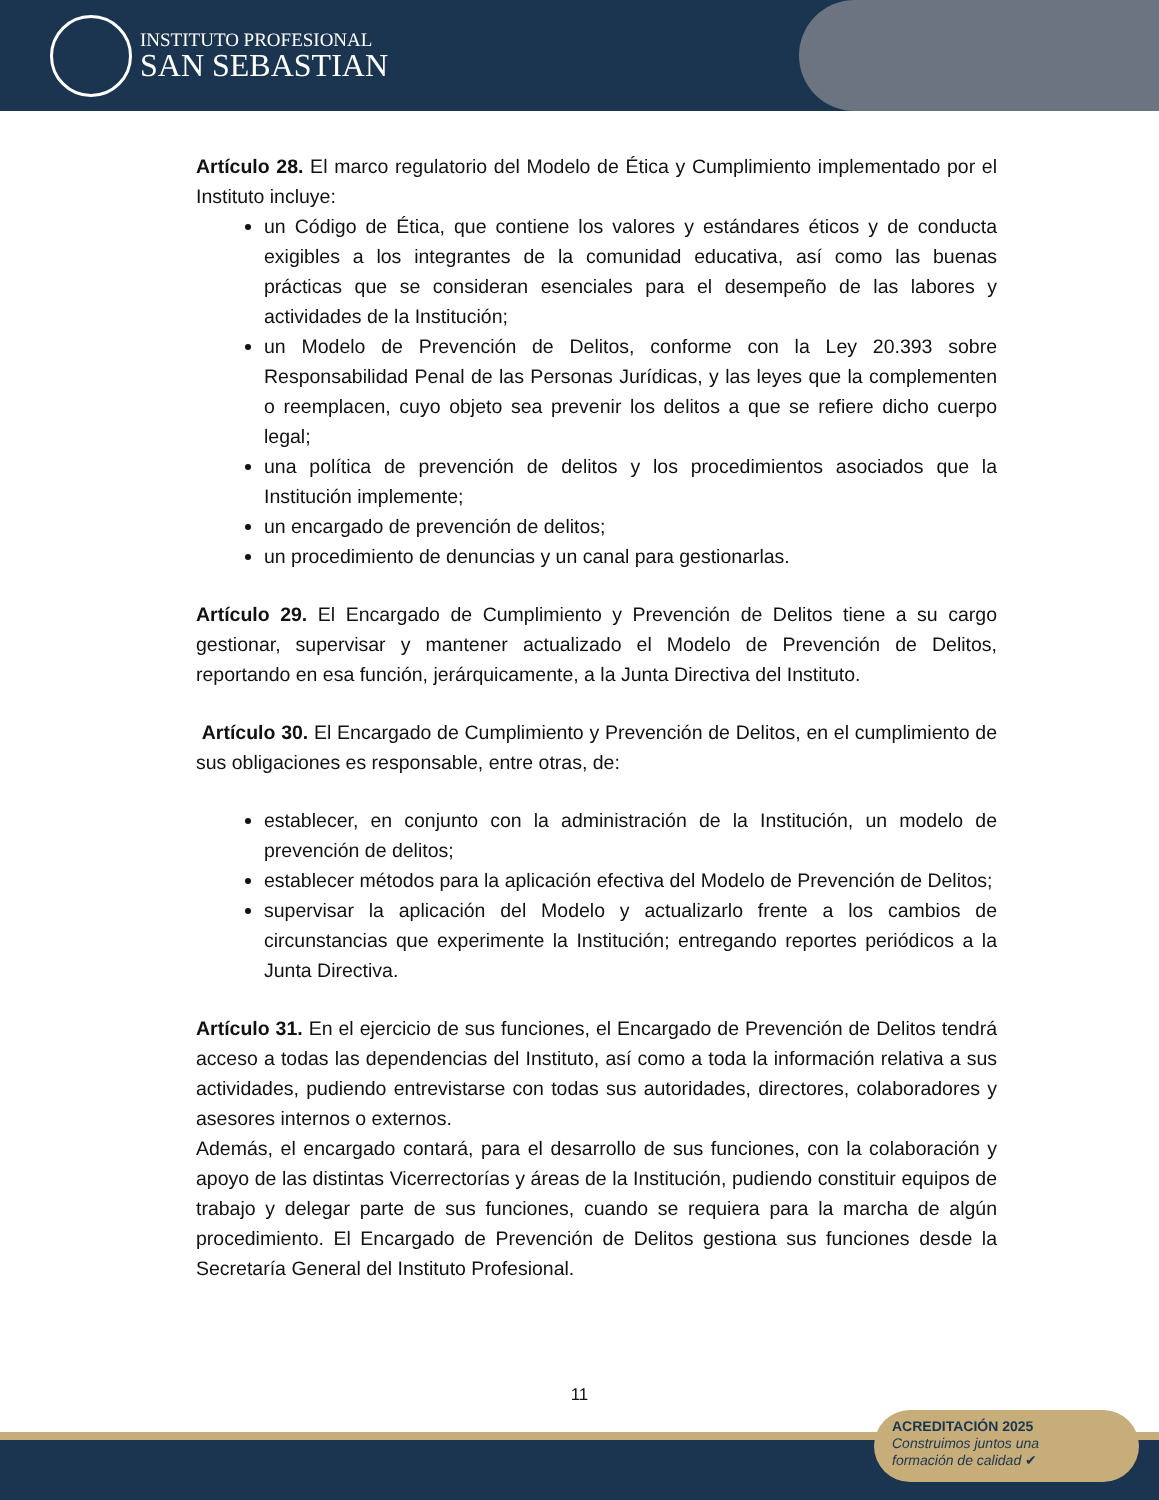INSTITUTO PROFESIONAL
SAN SEBASTIAN
Artículo 28. El marco regulatorio del Modelo de Ética y Cumplimiento implementado por el Instituto incluye:
un Código de Ética, que contiene los valores y estándares éticos y de conducta exigibles a los integrantes de la comunidad educativa, así como las buenas prácticas que se consideran esenciales para el desempeño de las labores y actividades de la Institución;
un Modelo de Prevención de Delitos, conforme con la Ley 20.393 sobre Responsabilidad Penal de las Personas Jurídicas, y las leyes que la complementen o reemplacen, cuyo objeto sea prevenir los delitos a que se refiere dicho cuerpo legal;
una política de prevención de delitos y los procedimientos asociados que la Institución implemente;
un encargado de prevención de delitos;
un procedimiento de denuncias y un canal para gestionarlas.
Artículo 29. El Encargado de Cumplimiento y Prevención de Delitos tiene a su cargo gestionar, supervisar y mantener actualizado el Modelo de Prevención de Delitos, reportando en esa función, jerárquicamente, a la Junta Directiva del Instituto.
Artículo 30. El Encargado de Cumplimiento y Prevención de Delitos, en el cumplimiento de sus obligaciones es responsable, entre otras, de:
establecer, en conjunto con la administración de la Institución, un modelo de prevención de delitos;
establecer métodos para la aplicación efectiva del Modelo de Prevención de Delitos;
supervisar la aplicación del Modelo y actualizarlo frente a los cambios de circunstancias que experimente la Institución; entregando reportes periódicos a la Junta Directiva.
Artículo 31. En el ejercicio de sus funciones, el Encargado de Prevención de Delitos tendrá acceso a todas las dependencias del Instituto, así como a toda la información relativa a sus actividades, pudiendo entrevistarse con todas sus autoridades, directores, colaboradores y asesores internos o externos.
Además, el encargado contará, para el desarrollo de sus funciones, con la colaboración y apoyo de las distintas Vicerrectorías y áreas de la Institución, pudiendo constituir equipos de trabajo y delegar parte de sus funciones, cuando se requiera para la marcha de algún procedimiento. El Encargado de Prevención de Delitos gestiona sus funciones desde la Secretaría General del Instituto Profesional.
11
ACREDITACIÓN 2025
Construimos juntos una
formación de calidad ✔